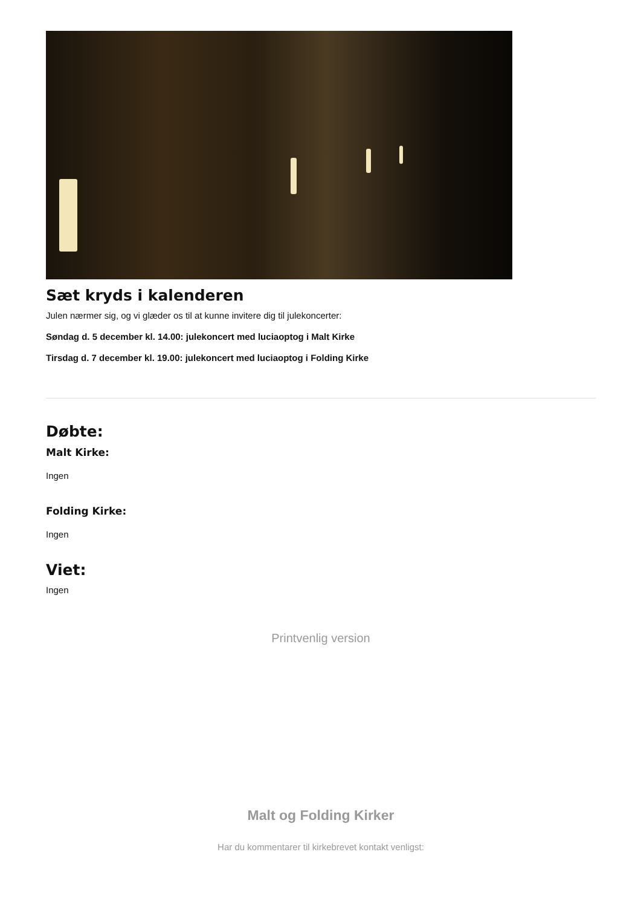Sæt kryds i kalenderen
Julen nærmer sig, og vi glæder os til at kunne invitere dig til julekoncerter:
Søndag d. 5 december kl. 14.00: julekoncert med luciaoptog i Malt Kirke
Tirsdag d. 7 december kl. 19.00: julekoncert med luciaoptog i Folding Kirke
Døbte:
Malt Kirke:
Ingen
Folding Kirke:
Ingen
Viet:
Ingen
Printvenlig version
Malt og Folding Kirker
Har du kommentarer til kirkebrevet kontakt venligst: